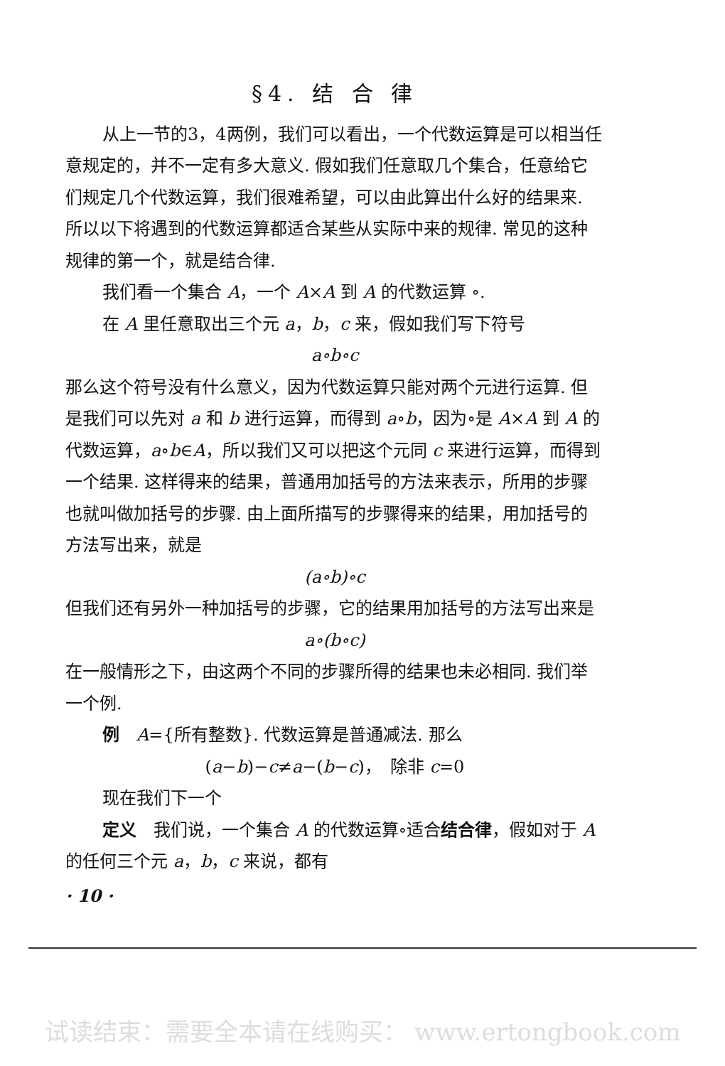§4. 结 合 律
从上一节的3，4两例，我们可以看出，一个代数运算是可以相当任意规定的，并不一定有多大意义. 假如我们任意取几个集合，任意给它们规定几个代数运算，我们很难希望，可以由此算出什么好的结果来. 所以以下将遇到的代数运算都适合某些从实际中来的规律. 常见的这种规律的第一个，就是结合律.
我们看一个集合 A，一个 A×A 到 A 的代数运算 ∘.
在 A 里任意取出三个元 a，b，c 来，假如我们写下符号
a∘b∘c
那么这个符号没有什么意义，因为代数运算只能对两个元进行运算. 但是我们可以先对 a 和 b 进行运算，而得到 a∘b，因为∘是 A×A 到 A 的代数运算，a∘b∈A，所以我们又可以把这个元同 c 来进行运算，而得到一个结果. 这样得来的结果，普通用加括号的方法来表示，所用的步骤也就叫做加括号的步骤. 由上面所描写的步骤得来的结果，用加括号的方法写出来，就是
(a∘b)∘c
但我们还有另外一种加括号的步骤，它的结果用加括号的方法写出来是
a∘(b∘c)
在一般情形之下，由这两个不同的步骤所得的结果也未必相同. 我们举一个例.
例　A={所有整数}. 代数运算是普通减法. 那么
(a−b)−c≠a−(b−c)，　除非 c=0
现在我们下一个
定义　我们说，一个集合 A 的代数运算∘适合结合律，假如对于 A 的任何三个元 a，b，c 来说，都有
· 10 ·
试读结束：需要全本请在线购买： www.ertongbook.com